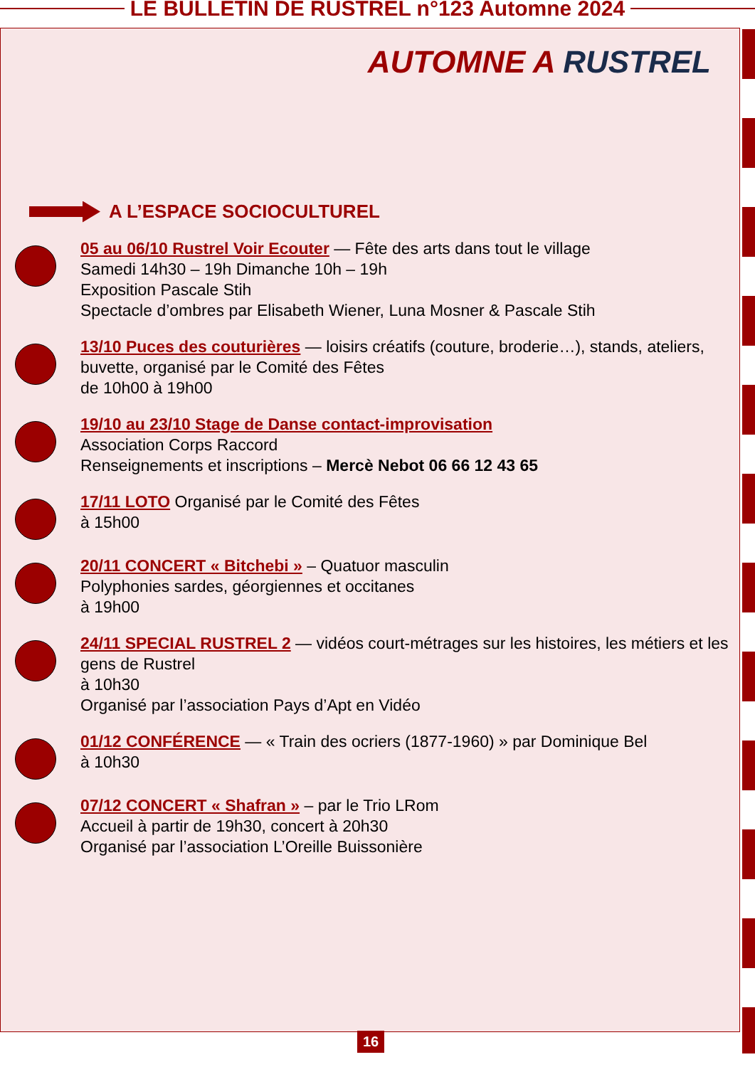LE BULLETIN DE RUSTREL n°123 Automne 2024
AUTOMNE A RUSTREL
A L’ESPACE SOCIOCULTUREL
05 au 06/10 Rustrel Voir Ecouter — Fête des arts dans tout le village
Samedi 14h30 – 19h Dimanche 10h – 19h
Exposition Pascale Stih
Spectacle d’ombres par Elisabeth Wiener, Luna Mosner & Pascale Stih
13/10 Puces des couturières — loisirs créatifs (couture, broderie…), stands, ateliers, buvette, organisé par le Comité des Fêtes
de 10h00 à 19h00
19/10 au 23/10 Stage de Danse contact-improvisation
Association Corps Raccord
Renseignements et inscriptions – Mercè Nebot 06 66 12 43 65
17/11 LOTO Organisé par le Comité des Fêtes
à 15h00
20/11 CONCERT « Bitchebi » – Quatuor masculin
Polyphonies sardes, géorgiennes et occitanes
à 19h00
24/11 SPECIAL RUSTREL 2 — vidéos court-métrages sur les histoires, les métiers et les gens de Rustrel
à 10h30
Organisé par l’association Pays d’Apt en Vidéo
01/12 CONFÉRENCE — « Train des ocriers (1877-1960) » par Dominique Bel
à 10h30
07/12 CONCERT « Shafran » – par le Trio LRom
Accueil à partir de 19h30, concert à 20h30
Organisé par l’association L’Oreille Buissonière
16